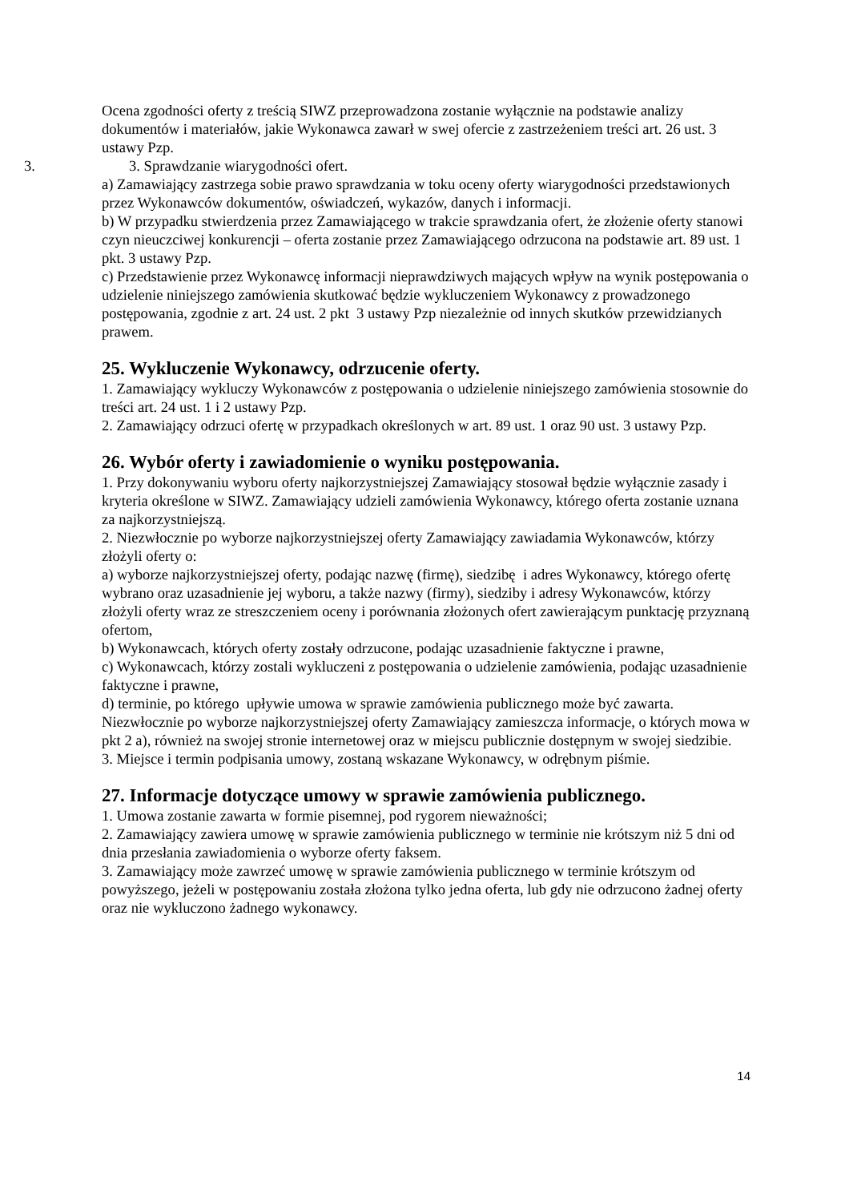Ocena zgodności oferty z treścią SIWZ przeprowadzona zostanie wyłącznie na podstawie analizy dokumentów i materiałów, jakie Wykonawca zawarł w swej ofercie z zastrzeżeniem treści art. 26 ust. 3 ustawy Pzp.
3. 3. Sprawdzanie wiarygodności ofert.
a) Zamawiający zastrzega sobie prawo sprawdzania w toku oceny oferty wiarygodności przedstawionych przez Wykonawców dokumentów, oświadczeń, wykazów, danych i informacji.
b) W przypadku stwierdzenia przez Zamawiającego w trakcie sprawdzania ofert, że złożenie oferty stanowi czyn nieuczciwej konkurencji – oferta zostanie przez Zamawiającego odrzucona na podstawie art. 89 ust. 1 pkt. 3 ustawy Pzp.
c) Przedstawienie przez Wykonawcę informacji nieprawdziwych mających wpływ na wynik postępowania o udzielenie niniejszego zamówienia skutkować będzie wykluczeniem Wykonawcy z prowadzonego postępowania, zgodnie z art. 24 ust. 2 pkt 3 ustawy Pzp niezależnie od innych skutków przewidzianych prawem.
25. Wykluczenie Wykonawcy, odrzucenie oferty.
1. Zamawiający wykluczy Wykonawców z postępowania o udzielenie niniejszego zamówienia stosownie do treści art. 24 ust. 1 i 2 ustawy Pzp.
2. Zamawiający odrzuci ofertę w przypadkach określonych w art. 89 ust. 1 oraz 90 ust. 3 ustawy Pzp.
26. Wybór oferty i zawiadomienie o wyniku postępowania.
1. Przy dokonywaniu wyboru oferty najkorzystniejszej Zamawiający stosował będzie wyłącznie zasady i kryteria określone w SIWZ. Zamawiający udzieli zamówienia Wykonawcy, którego oferta zostanie uznana za najkorzystniejszą.
2. Niezwłocznie po wyborze najkorzystniejszej oferty Zamawiający zawiadamia Wykonawców, którzy złożyli oferty o:
a) wyborze najkorzystniejszej oferty, podając nazwę (firmę), siedzibę i adres Wykonawcy, którego ofertę wybrano oraz uzasadnienie jej wyboru, a także nazwy (firmy), siedziby i adresy Wykonawców, którzy złożyli oferty wraz ze streszczeniem oceny i porównania złożonych ofert zawierającym punktację przyznaną ofertom,
b) Wykonawcach, których oferty zostały odrzucone, podając uzasadnienie faktyczne i prawne,
c) Wykonawcach, którzy zostali wykluczeni z postępowania o udzielenie zamówienia, podając uzasadnienie faktyczne i prawne,
d) terminie, po którego upływie umowa w sprawie zamówienia publicznego może być zawarta.
Niezwłocznie po wyborze najkorzystniejszej oferty Zamawiający zamieszcza informacje, o których mowa w pkt 2 a), również na swojej stronie internetowej oraz w miejscu publicznie dostępnym w swojej siedzibie.
3. Miejsce i termin podpisania umowy, zostaną wskazane Wykonawcy, w odrębnym piśmie.
27. Informacje dotyczące umowy w sprawie zamówienia publicznego.
1. Umowa zostanie zawarta w formie pisemnej, pod rygorem nieważności;
2. Zamawiający zawiera umowę w sprawie zamówienia publicznego w terminie nie krótszym niż 5 dni od dnia przesłania zawiadomienia o wyborze oferty faksem.
3. Zamawiający może zawrzeć umowę w sprawie zamówienia publicznego w terminie krótszym od powyższego, jeżeli w postępowaniu została złożona tylko jedna oferta, lub gdy nie odrzucono żadnej oferty oraz nie wykluczono żadnego wykonawcy.
14